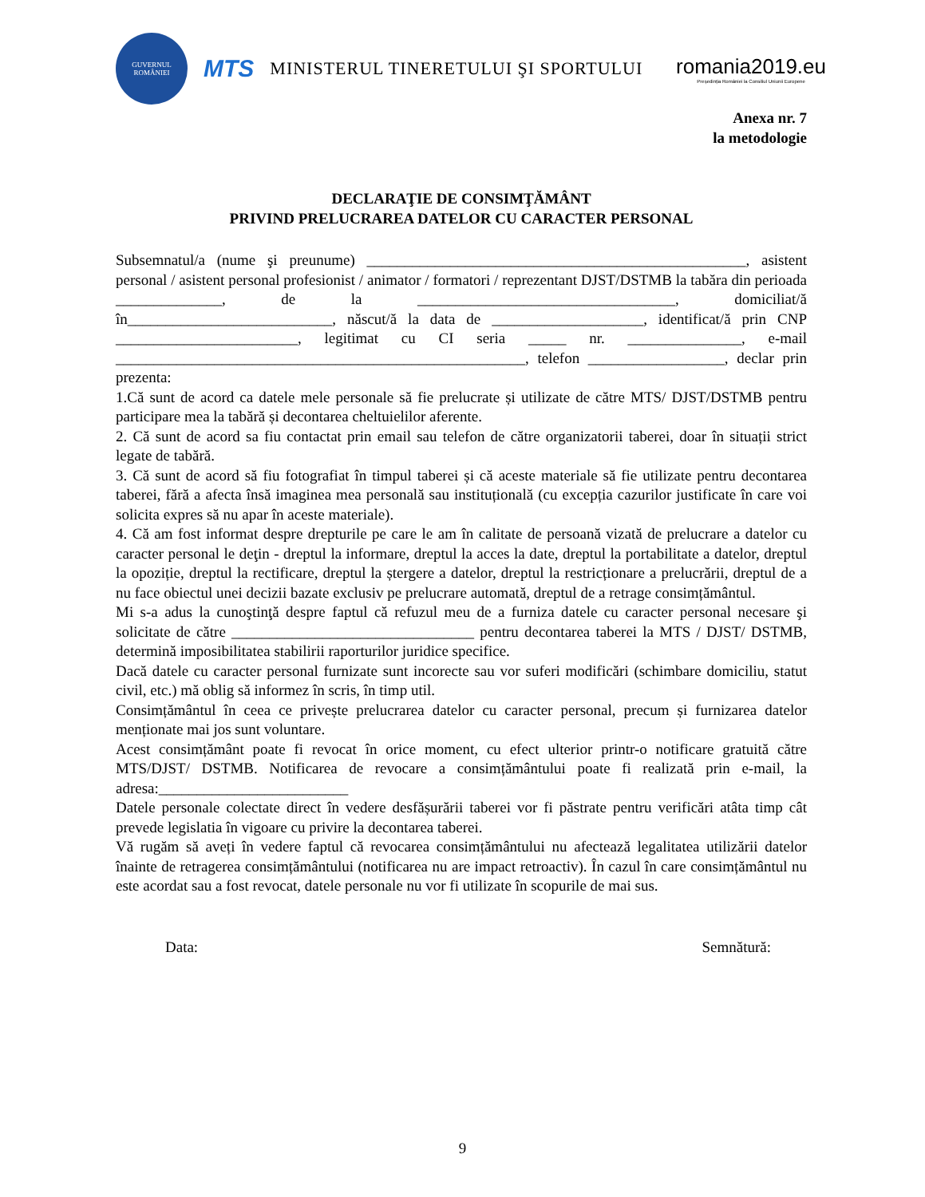GUVERNUL
ROMÂNIEI
MTS
MINISTERUL TINERETULUI ŞI SPORTULUI
romania2019.eu
Președinția României la Consiliul Uniunii Europene
Anexa nr. 7
la metodologie
DECLARAŢIE DE CONSIMŢĂMÂNT
PRIVIND PRELUCRAREA DATELOR CU CARACTER PERSONAL
Subsemnatul/a (nume şi preunume) __________________________________________________, asistent personal / asistent personal profesionist / animator / formatori / reprezentant DJST/DSTMB la tabăra din perioada ______________, de la __________________________________, domiciliat/ă în___________________________, născut/ă la data de ____________________, identificat/ă prin CNP ________________________, legitimat cu CI seria _____ nr. _______________, e-mail ______________________________________________________, telefon __________________, declar prin prezenta:
1.Că sunt de acord ca datele mele personale să fie prelucrate și utilizate de către MTS/ DJST/DSTMB pentru participare mea la tabără și decontarea cheltuielilor aferente.
2. Că sunt de acord sa fiu contactat prin email sau telefon de către organizatorii taberei, doar în situații strict legate de tabără.
3. Că sunt de acord să fiu fotografiat în timpul taberei și că aceste materiale să fie utilizate pentru decontarea taberei, fără a afecta însă imaginea mea personală sau instituțională (cu excepția cazurilor justificate în care voi solicita expres să nu apar în aceste materiale).
4. Că am fost informat despre drepturile pe care le am în calitate de persoană vizată de prelucrare a datelor cu caracter personal le deţin - dreptul la informare, dreptul la acces la date, dreptul la portabilitate a datelor, dreptul la opoziție, dreptul la rectificare, dreptul la ștergere a datelor, dreptul la restricționare a prelucrării, dreptul de a nu face obiectul unei decizii bazate exclusiv pe prelucrare automată, dreptul de a retrage consimțământul.
Mi s-a adus la cunoştinţă despre faptul că refuzul meu de a furniza datele cu caracter personal necesare şi solicitate de către ________________________________ pentru decontarea taberei la MTS / DJST/ DSTMB, determină imposibilitatea stabilirii raporturilor juridice specifice.
Dacă datele cu caracter personal furnizate sunt incorecte sau vor suferi modificări (schimbare domiciliu, statut civil, etc.) mă oblig să informez în scris, în timp util.
Consimțământul în ceea ce privește prelucrarea datelor cu caracter personal, precum și furnizarea datelor menționate mai jos sunt voluntare.
Acest consimțământ poate fi revocat în orice moment, cu efect ulterior printr-o notificare gratuită către MTS/DJST/ DSTMB. Notificarea de revocare a consimțământului poate fi realizată prin e-mail, la adresa:_________________________
Datele personale colectate direct în vedere desfășurării taberei vor fi păstrate pentru verificări atâta timp cât prevede legislatia în vigoare cu privire la decontarea taberei.
Vă rugăm să aveți în vedere faptul că revocarea consimțământului nu afectează legalitatea utilizării datelor înainte de retragerea consimțământului (notificarea nu are impact retroactiv). În cazul în care consimțământul nu este acordat sau a fost revocat, datele personale nu vor fi utilizate în scopurile de mai sus.
Data: Semnătură:
9